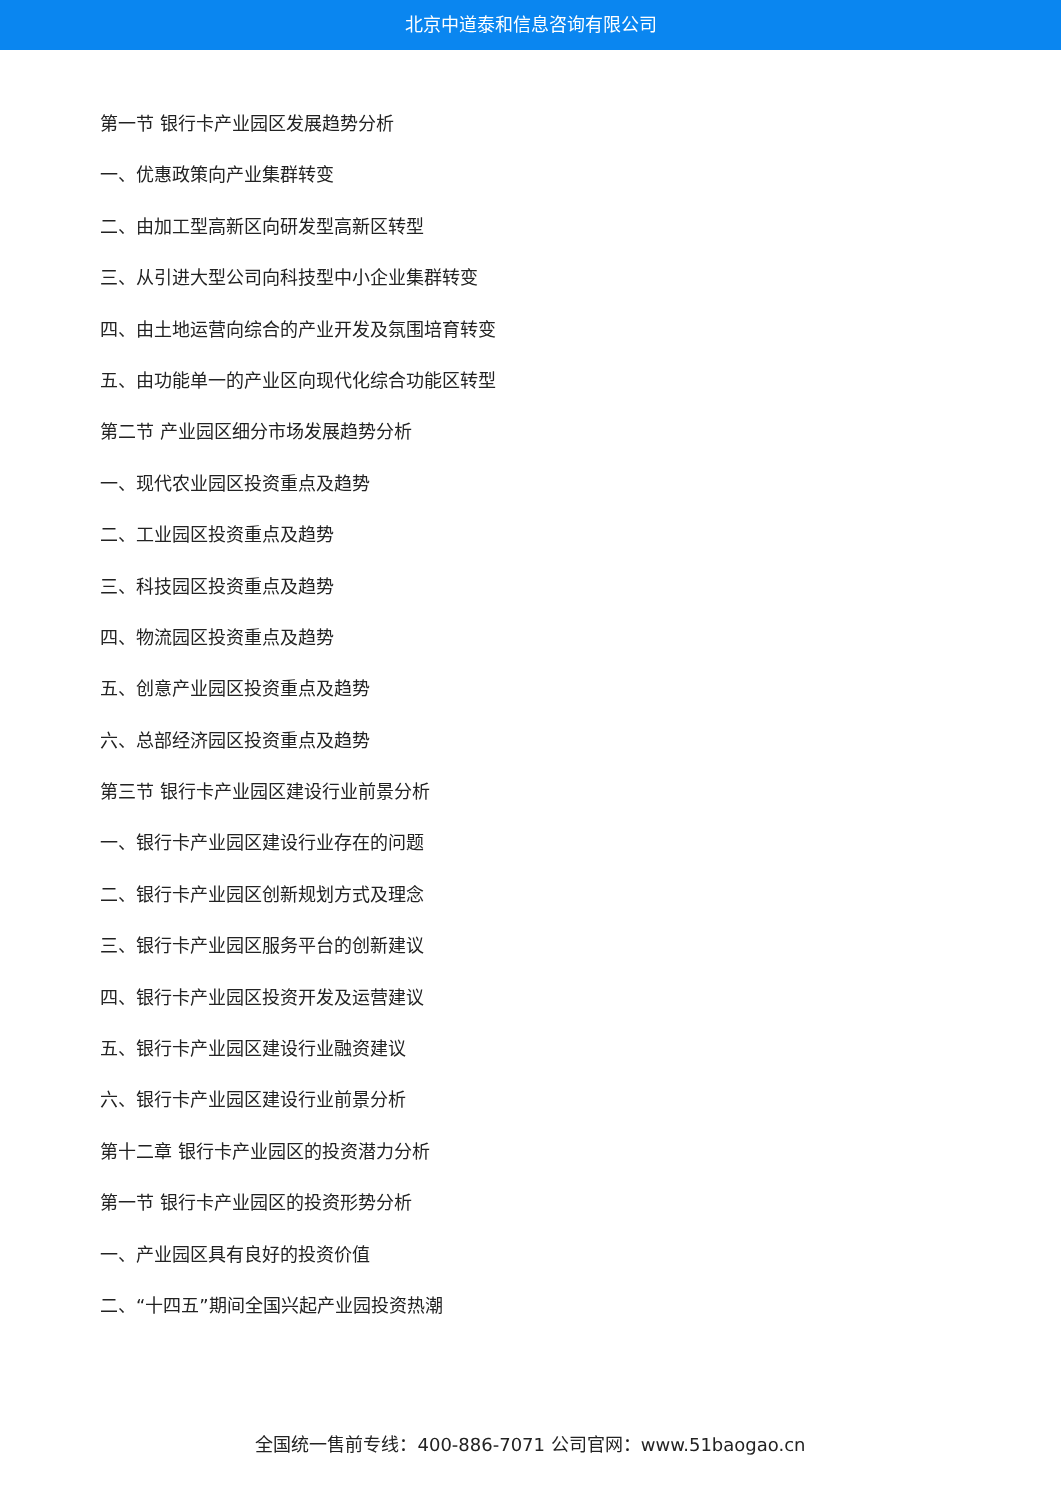北京中道泰和信息咨询有限公司
第一节 银行卡产业园区发展趋势分析
一、优惠政策向产业集群转变
二、由加工型高新区向研发型高新区转型
三、从引进大型公司向科技型中小企业集群转变
四、由土地运营向综合的产业开发及氛围培育转变
五、由功能单一的产业区向现代化综合功能区转型
第二节 产业园区细分市场发展趋势分析
一、现代农业园区投资重点及趋势
二、工业园区投资重点及趋势
三、科技园区投资重点及趋势
四、物流园区投资重点及趋势
五、创意产业园区投资重点及趋势
六、总部经济园区投资重点及趋势
第三节 银行卡产业园区建设行业前景分析
一、银行卡产业园区建设行业存在的问题
二、银行卡产业园区创新规划方式及理念
三、银行卡产业园区服务平台的创新建议
四、银行卡产业园区投资开发及运营建议
五、银行卡产业园区建设行业融资建议
六、银行卡产业园区建设行业前景分析
第十二章 银行卡产业园区的投资潜力分析
第一节 银行卡产业园区的投资形势分析
一、产业园区具有良好的投资价值
二、“十四五”期间全国兴起产业园投资热潮
全国统一售前专线：400-886-7071 公司官网：www.51baogao.cn